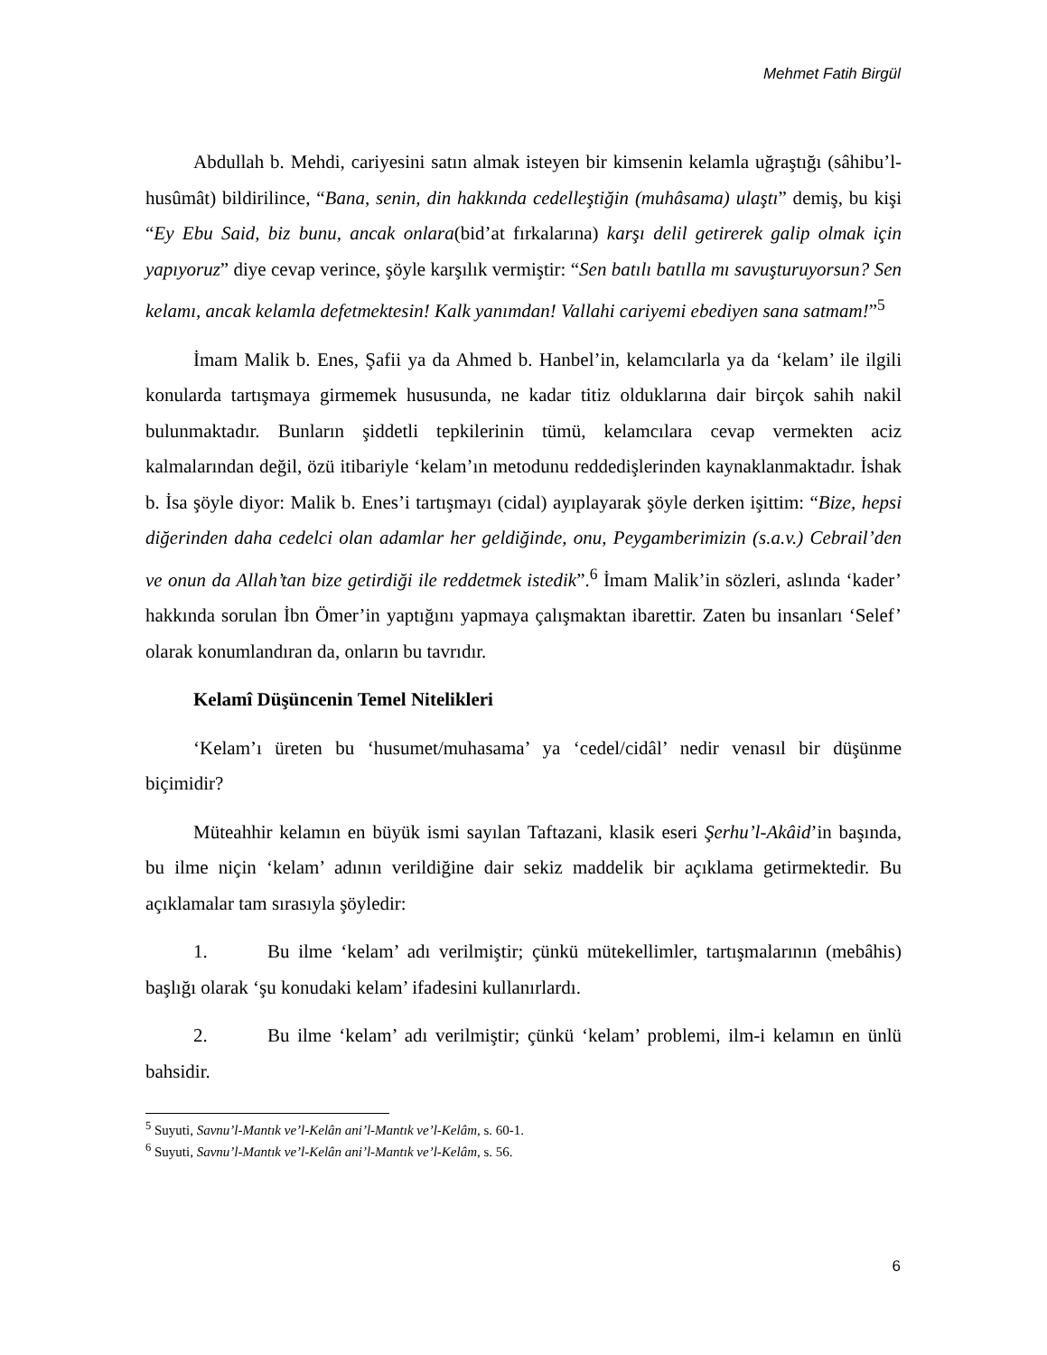Mehmet Fatih Birgül
Abdullah b. Mehdi, cariyesini satın almak isteyen bir kimsenin kelamla uğraştığı (sâhibu’l-husûmât) bildirilince, “Bana, senin, din hakkında cedelleştiğin (muhâsama) ulaştı” demiş, bu kişi “Ey Ebu Said, biz bunu, ancak onlara(bid’at fırkalarına) karşı delil getirerek galip olmak için yapıyoruz” diye cevap verince, şöyle karşılık vermiştir: “Sen batılı batılla mı savuşturuyorsun? Sen kelamı, ancak kelamla defetmektesin! Kalk yanımdan! Vallahi cariyemi ebediyen sana satmam!”<sup>5</sup>
İmam Malik b. Enes, Şafii ya da Ahmed b. Hanbel’in, kelamcılarla ya da ‘kelam’ ile ilgili konularda tartışmaya girmemek hususunda, ne kadar titiz olduklarına dair birçok sahih nakil bulunmaktadır. Bunların şiddetli tepkilerinin tümü, kelamcılara cevap vermekten aciz kalmalarından değil, özü itibariyle ‘kelam’ın metodunu reddedişlerinden kaynaklanmaktadır. İshak b. İsa şöyle diyor: Malik b. Enes’i tartışmayı (cidal) ayıplayarak şöyle derken işittim: “Bize, hepsi diğerinden daha cedelci olan adamlar her geldiğinde, onu, Peygamberimizin (s.a.v.) Cebrail’den ve onun da Allah’tan bize getirdiği ile reddetmek istedik”.<sup>6</sup> İmam Malik’in sözleri, aslında ‘kader’ hakkında sorulan İbn Ömer’in yaptığını yapmaya çalışmaktan ibarettir. Zaten bu insanları ‘Selef’ olarak konumlandıran da, onların bu tavrıdır.
Kelamî Düşüncenin Temel Nitelikleri
‘Kelam’ı üreten bu ‘husumet/muhasama’ ya ‘cedel/cidâl’ nedir venasıl bir düşünme biçimidir?
Müteahhir kelamın en büyük ismi sayılan Taftazani, klasik eseri Şerhu’l-Akâid’in başında, bu ilme niçin ‘kelam’ adının verildiğine dair sekiz maddelik bir açıklama getirmektedir. Bu açıklamalar tam sırasıyla şöyledir:
1. Bu ilme ‘kelam’ adı verilmiştir; çünkü mütekellimler, tartışmalarının (mebâhis) başlığı olarak ‘şu konudaki kelam’ ifadesini kullanırlardı.
2. Bu ilme ‘kelam’ adı verilmiştir; çünkü ‘kelam’ problemi, ilm-i kelamın en ünlü bahsidir.
<sup>5</sup> Suyuti, Savnu’l-Mantık ve’l-Kelân ani’l-Mantık ve’l-Kelâm, s. 60-1.
<sup>6</sup> Suyuti, Savnu’l-Mantık ve’l-Kelân ani’l-Mantık ve’l-Kelâm, s. 56.
6